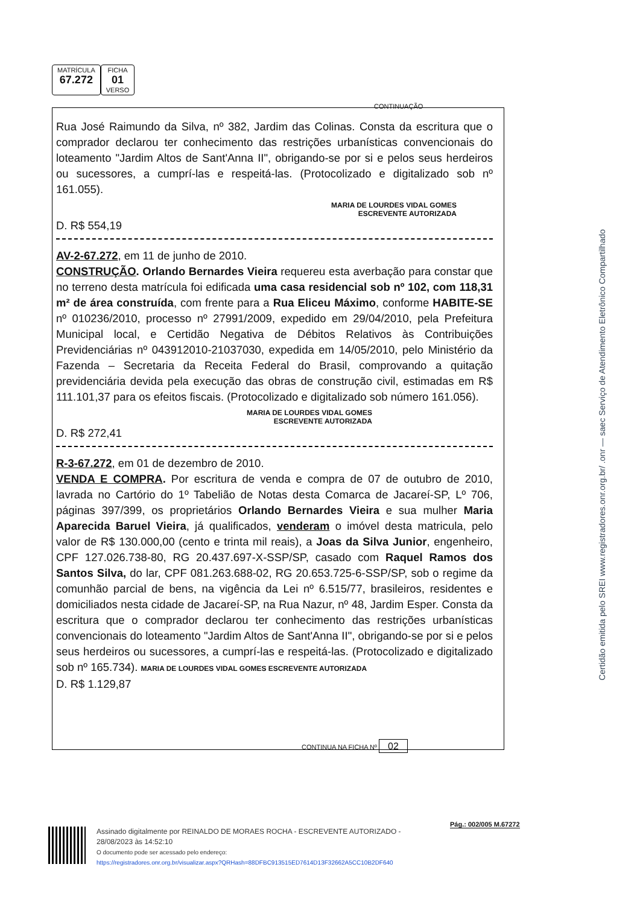MATRÍCULA
67.272
FICHA
01
VERSO
CONTINUAÇÃO
Rua José Raimundo da Silva, nº 382, Jardim das Colinas. Consta da escritura que o comprador declarou ter conhecimento das restrições urbanísticas convencionais do loteamento "Jardim Altos de Sant'Anna II", obrigando-se por si e pelos seus herdeiros ou sucessores, a cumprí-las e respeitá-las. (Protocolizado e digitalizado sob nº 161.055).
MARIA DE LOURDES VIDAL GOMES
ESCREVENTE AUTORIZADA
D. R$ 554,19
AV-2-67.272, em 11 de junho de 2010.
CONSTRUÇÃO. Orlando Bernardes Vieira requereu esta averbação para constar que no terreno desta matrícula foi edificada uma casa residencial sob nº 102, com 118,31 m² de área construída, com frente para a Rua Eliceu Máximo, conforme HABITE-SE nº 010236/2010, processo nº 27991/2009, expedido em 29/04/2010, pela Prefeitura Municipal local, e Certidão Negativa de Débitos Relativos às Contribuições Previdenciárias nº 043912010-21037030, expedida em 14/05/2010, pelo Ministério da Fazenda – Secretaria da Receita Federal do Brasil, comprovando a quitação previdenciária devida pela execução das obras de construção civil, estimadas em R$ 111.101,37 para os efeitos fiscais. (Protocolizado e digitalizado sob número 161.056).
MARIA DE LOURDES VIDAL GOMES
ESCREVENTE AUTORIZADA
D. R$ 272,41
R-3-67.272, em 01 de dezembro de 2010.
VENDA E COMPRA. Por escritura de venda e compra de 07 de outubro de 2010, lavrada no Cartório do 1º Tabelião de Notas desta Comarca de Jacareí-SP, Lº 706, páginas 397/399, os proprietários Orlando Bernardes Vieira e sua mulher Maria Aparecida Baruel Vieira, já qualificados, venderam o imóvel desta matricula, pelo valor de R$ 130.000,00 (cento e trinta mil reais), a Joas da Silva Junior, engenheiro, CPF 127.026.738-80, RG 20.437.697-X-SSP/SP, casado com Raquel Ramos dos Santos Silva, do lar, CPF 081.263.688-02, RG 20.653.725-6-SSP/SP, sob o regime da comunhão parcial de bens, na vigência da Lei nº 6.515/77, brasileiros, residentes e domiciliados nesta cidade de Jacareí-SP, na Rua Nazur, nº 48, Jardim Esper. Consta da escritura que o comprador declarou ter conhecimento das restrições urbanísticas convencionais do loteamento "Jardim Altos de Sant'Anna II", obrigando-se por si e pelos seus herdeiros ou sucessores, a cumprí-las e respeitá-las. (Protocolizado e digitalizado sob nº 165.734). MARIA DE LOURDES VIDAL GOMES ESCREVENTE AUTORIZADA
D. R$ 1.129,87
CONTINUA NA FICHA Nº 02
Certidão emitida pelo SREI www.registradores.onr.org.br/ .onr — saec Serviço de Atendimento Eletrônico Compartilhado
Pág.: 002/005 M.67272
Assinado digitalmente por REINALDO DE MORAES ROCHA - ESCREVENTE AUTORIZADO -
28/08/2023 às 14:52:10
O documento pode ser acessado pelo endereço:
https://registradores.onr.org.br/visualizar.aspx?QRHash=88DFBC913515ED7614D13F32662A5CC10B2DF640